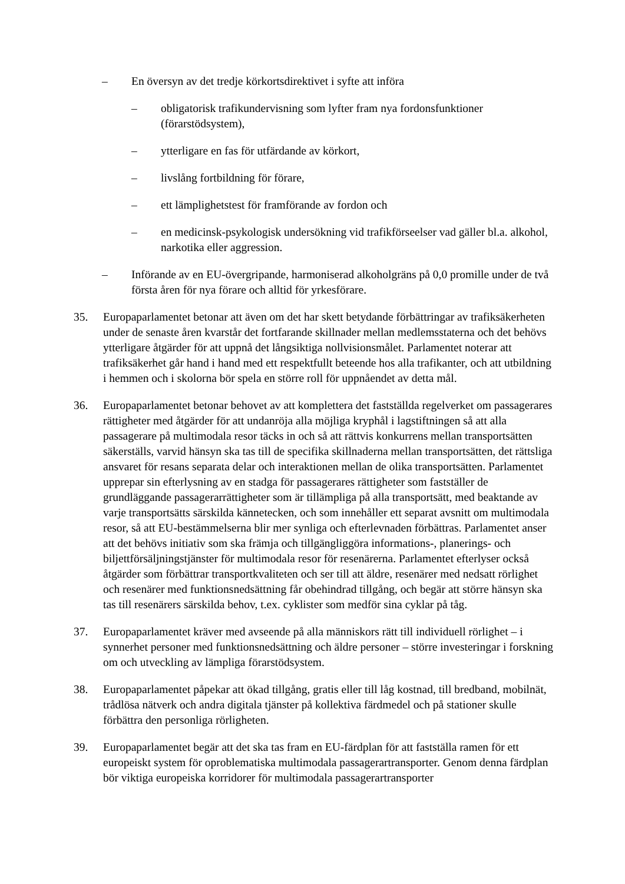– En översyn av det tredje körkortsdirektivet i syfte att införa
– obligatorisk trafikundervisning som lyfter fram nya fordonsfunktioner (förarstödsystem),
– ytterligare en fas för utfärdande av körkort,
– livslång fortbildning för förare,
– ett lämplighetstest för framförande av fordon och
– en medicinsk-psykologisk undersökning vid trafikförseelser vad gäller bl.a. alkohol, narkotika eller aggression.
– Införande av en EU-övergripande, harmoniserad alkoholgräns på 0,0 promille under de två första åren för nya förare och alltid för yrkesförare.
35. Europaparlamentet betonar att även om det har skett betydande förbättringar av trafiksäkerheten under de senaste åren kvarstår det fortfarande skillnader mellan medlemsstaterna och det behövs ytterligare åtgärder för att uppnå det långsiktiga nollvisionsmålet. Parlamentet noterar att trafiksäkerhet går hand i hand med ett respektfullt beteende hos alla trafikanter, och att utbildning i hemmen och i skolorna bör spela en större roll för uppnåendet av detta mål.
36. Europaparlamentet betonar behovet av att komplettera det fastställda regelverket om passagerares rättigheter med åtgärder för att undanröja alla möjliga kryphål i lagstiftningen så att alla passagerare på multimodala resor täcks in och så att rättvis konkurrens mellan transportsätten säkerställs, varvid hänsyn ska tas till de specifika skillnaderna mellan transportsätten, det rättsliga ansvaret för resans separata delar och interaktionen mellan de olika transportsätten. Parlamentet upprepar sin efterlysning av en stadga för passagerares rättigheter som fastställer de grundläggande passagerarrättigheter som är tillämpliga på alla transportsätt, med beaktande av varje transportsätts särskilda kännetecken, och som innehåller ett separat avsnitt om multimodala resor, så att EU-bestämmelserna blir mer synliga och efterlevnaden förbättras. Parlamentet anser att det behövs initiativ som ska främja och tillgängliggöra informations-, planerings- och biljettförsäljningstjänster för multimodala resor för resenärerna. Parlamentet efterlyser också åtgärder som förbättrar transportkvaliteten och ser till att äldre, resenärer med nedsatt rörlighet och resenärer med funktionsnedsättning får obehindrad tillgång, och begär att större hänsyn ska tas till resenärers särskilda behov, t.ex. cyklister som medför sina cyklar på tåg.
37. Europaparlamentet kräver med avseende på alla människors rätt till individuell rörlighet – i synnerhet personer med funktionsnedsättning och äldre personer – större investeringar i forskning om och utveckling av lämpliga förarstödsystem.
38. Europaparlamentet påpekar att ökad tillgång, gratis eller till låg kostnad, till bredband, mobilnät, trådlösa nätverk och andra digitala tjänster på kollektiva färdmedel och på stationer skulle förbättra den personliga rörligheten.
39. Europaparlamentet begär att det ska tas fram en EU-färdplan för att fastställa ramen för ett europeiskt system för oproblematiska multimodala passagerartransporter. Genom denna färdplan bör viktiga europeiska korridorer för multimodala passagerartransporter